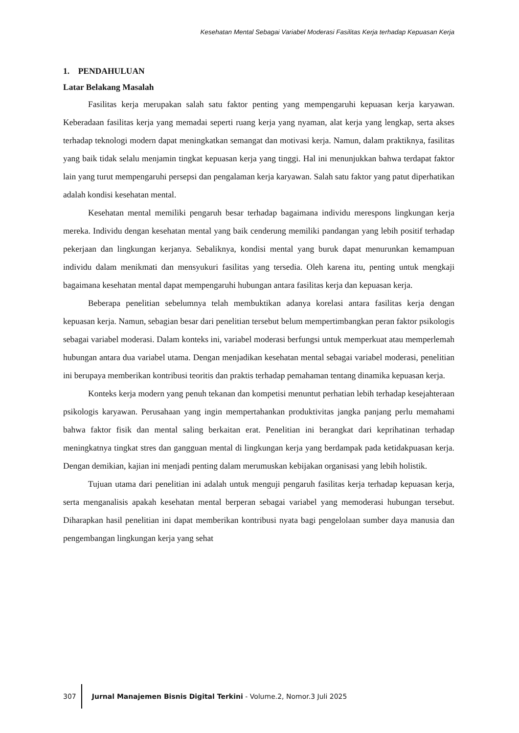Kesehatan Mental Sebagai Variabel Moderasi Fasilitas Kerja terhadap Kepuasan Kerja
1. PENDAHULUAN
Latar Belakang Masalah
Fasilitas kerja merupakan salah satu faktor penting yang mempengaruhi kepuasan kerja karyawan. Keberadaan fasilitas kerja yang memadai seperti ruang kerja yang nyaman, alat kerja yang lengkap, serta akses terhadap teknologi modern dapat meningkatkan semangat dan motivasi kerja. Namun, dalam praktiknya, fasilitas yang baik tidak selalu menjamin tingkat kepuasan kerja yang tinggi. Hal ini menunjukkan bahwa terdapat faktor lain yang turut mempengaruhi persepsi dan pengalaman kerja karyawan. Salah satu faktor yang patut diperhatikan adalah kondisi kesehatan mental.
Kesehatan mental memiliki pengaruh besar terhadap bagaimana individu merespons lingkungan kerja mereka. Individu dengan kesehatan mental yang baik cenderung memiliki pandangan yang lebih positif terhadap pekerjaan dan lingkungan kerjanya. Sebaliknya, kondisi mental yang buruk dapat menurunkan kemampuan individu dalam menikmati dan mensyukuri fasilitas yang tersedia. Oleh karena itu, penting untuk mengkaji bagaimana kesehatan mental dapat mempengaruhi hubungan antara fasilitas kerja dan kepuasan kerja.
Beberapa penelitian sebelumnya telah membuktikan adanya korelasi antara fasilitas kerja dengan kepuasan kerja. Namun, sebagian besar dari penelitian tersebut belum mempertimbangkan peran faktor psikologis sebagai variabel moderasi. Dalam konteks ini, variabel moderasi berfungsi untuk memperkuat atau memperlemah hubungan antara dua variabel utama. Dengan menjadikan kesehatan mental sebagai variabel moderasi, penelitian ini berupaya memberikan kontribusi teoritis dan praktis terhadap pemahaman tentang dinamika kepuasan kerja.
Konteks kerja modern yang penuh tekanan dan kompetisi menuntut perhatian lebih terhadap kesejahteraan psikologis karyawan. Perusahaan yang ingin mempertahankan produktivitas jangka panjang perlu memahami bahwa faktor fisik dan mental saling berkaitan erat. Penelitian ini berangkat dari keprihatinan terhadap meningkatnya tingkat stres dan gangguan mental di lingkungan kerja yang berdampak pada ketidakpuasan kerja. Dengan demikian, kajian ini menjadi penting dalam merumuskan kebijakan organisasi yang lebih holistik.
Tujuan utama dari penelitian ini adalah untuk menguji pengaruh fasilitas kerja terhadap kepuasan kerja, serta menganalisis apakah kesehatan mental berperan sebagai variabel yang memoderasi hubungan tersebut. Diharapkan hasil penelitian ini dapat memberikan kontribusi nyata bagi pengelolaan sumber daya manusia dan pengembangan lingkungan kerja yang sehat
307 Jurnal Manajemen Bisnis Digital Terkini - Volume.2, Nomor.3 Juli 2025